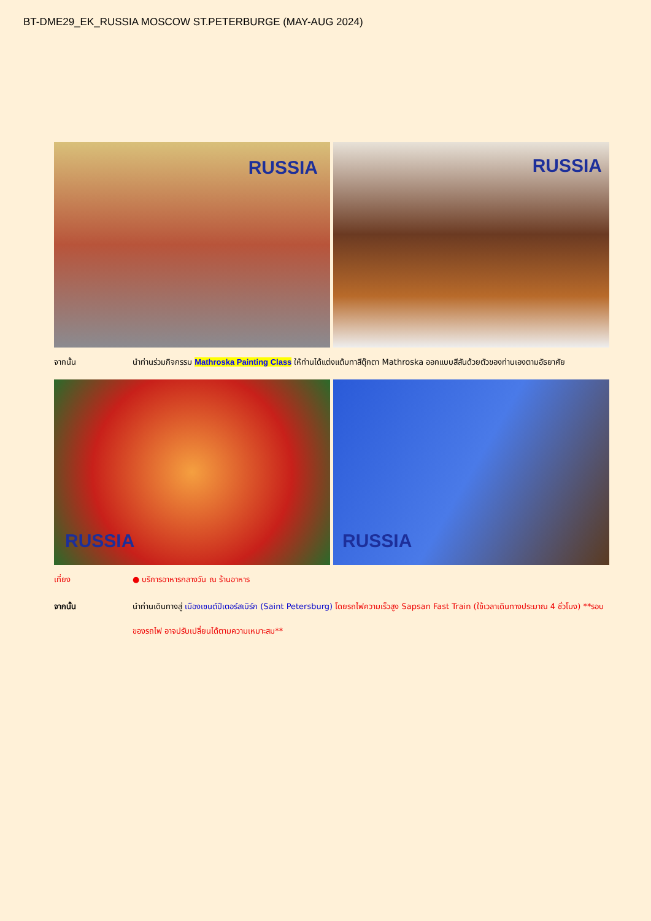BT-DME29_EK_RUSSIA MOSCOW ST.PETERBURGE (MAY-AUG 2024)
RUSSIA
RUSSIA
จากนั้น นำท่านร่วมกิจกรรม Mathroska Painting Class ให้ท่านได้แต่งแต้มทาสีตุ๊กตา Mathroska ออกแบบสีสันด้วยตัวของท่านเองตามอัธยาศัย
RUSSIA
RUSSIA
เที่ยง ● บริการอาหารกลางวัน ณ ร้านอาหาร
จากนั้น นำท่านเดินทางสู่ เมืองเซนต์ปีเตอร์สเบิร์ก (Saint Petersburg) โดยรถไฟความเร็วสูง Sapsan Fast Train (ใช้เวลาเดินทางประมาณ 4 ชั่วโมง) **รอบของรถไฟ อาจปรับเปลี่ยนได้ตามความเหมาะสม**